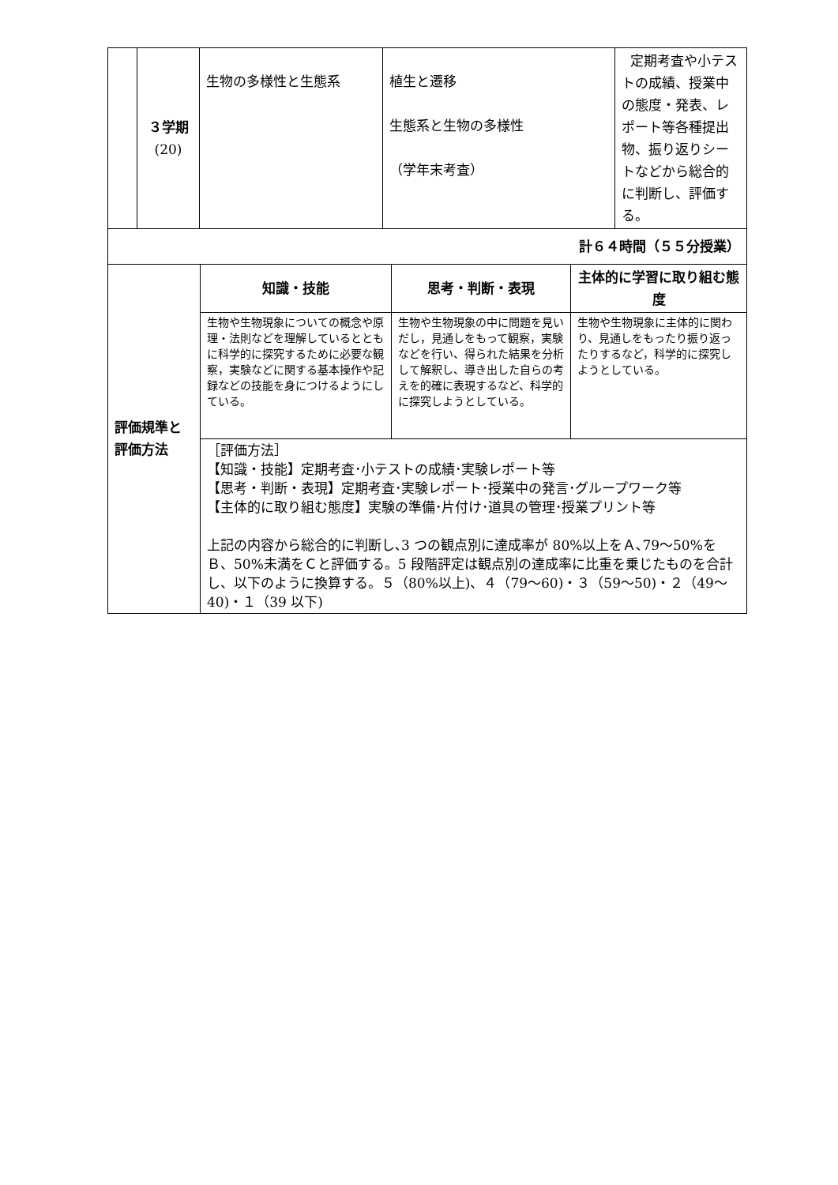| | ３学期 (20) | 生物の多様性と生態系 | 植生と遷移 生態系と生物の多様性 （学年末考査） | 定期考査や小テストの成績、授業中の態度・発表、レポート等各種提出物、振り返りシートなどから総合的に判断し、評価する。 |
| 計６４時間（５５分授業） | | | | |
| 評価規準と評価方法 | 知識・技能 | 思考・判断・表現 | 主体的に学習に取り組む態度 |
| | 生物や生物現象についての概念や原理・法則などを理解しているとともに科学的に探究するために必要な観察，実験などに関する基本操作や記録などの技能を身につけるようにしている。 | 生物や生物現象の中に問題を見いだし，見通しをもって観察，実験などを行い、得られた結果を分析して解釈し、導き出した自らの考えを的確に表現するなど、科学的に探究しようとしている。 | 生物や生物現象に主体的に関わり、見通しをもったり振り返ったりするなど，科学的に探究しようとしている。 |
| | ［評価方法］ 【知識・技能】定期考査･小テストの成績･実験レポート等 【思考・判断・表現】定期考査･実験レポート･授業中の発言･グループワーク等 【主体的に取り組む態度】実験の準備･片付け･道具の管理･授業プリント等 上記の内容から総合的に判断し､3 つの観点別に達成率が 80%以上をＡ､79～50%をＢ、50%未満をＣと評価する。5 段階評定は観点別の達成率に比重を乗じたものを合計し、以下のように換算する。５（80%以上)、４（79～60)・３（59～50)・２（49～40)・１（39 以下) | | |